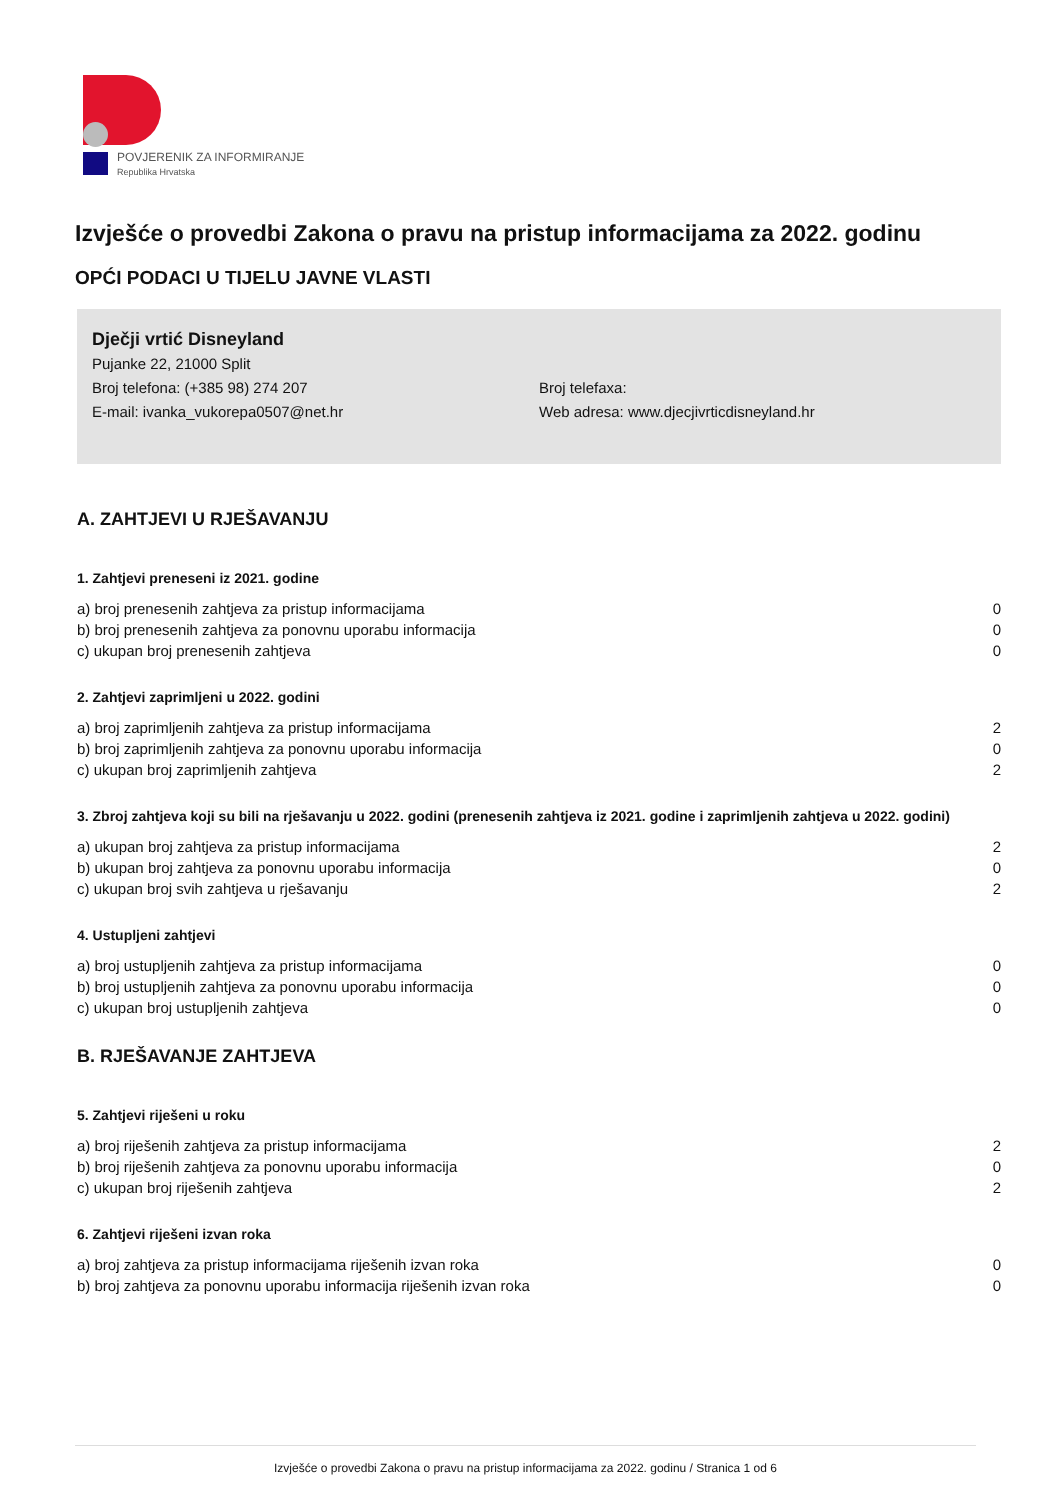POVJERENIK ZA INFORMIRANJE
Republika Hrvatska
Izvješće o provedbi Zakona o pravu na pristup informacijama za 2022. godinu
OPĆI PODACI U TIJELU JAVNE VLASTI
Dječji vrtić Disneyland
Pujanke 22, 21000 Split
Broj telefona: (+385 98) 274 207 Broj telefaxa:
E-mail: ivanka_vukorepa0507@net.hr Web adresa: www.djecjivrticdisneyland.hr
A. ZAHTJEVI U RJEŠAVANJU
1. Zahtjevi preneseni iz 2021. godine
| a) broj prenesenih zahtjeva za pristup informacijama | 0 |
| b) broj prenesenih zahtjeva za ponovnu uporabu informacija | 0 |
| c) ukupan broj prenesenih zahtjeva | 0 |
2. Zahtjevi zaprimljeni u 2022. godini
| a) broj zaprimljenih zahtjeva za pristup informacijama | 2 |
| b) broj zaprimljenih zahtjeva za ponovnu uporabu informacija | 0 |
| c) ukupan broj zaprimljenih zahtjeva | 2 |
3. Zbroj zahtjeva koji su bili na rješavanju u 2022. godini (prenesenih zahtjeva iz 2021. godine i zaprimljenih zahtjeva u 2022. godini)
| a) ukupan broj zahtjeva za pristup informacijama | 2 |
| b) ukupan broj zahtjeva za ponovnu uporabu informacija | 0 |
| c) ukupan broj svih zahtjeva u rješavanju | 2 |
4. Ustupljeni zahtjevi
| a) broj ustupljenih zahtjeva za pristup informacijama | 0 |
| b) broj ustupljenih zahtjeva za ponovnu uporabu informacija | 0 |
| c) ukupan broj ustupljenih zahtjeva | 0 |
B. RJEŠAVANJE ZAHTJEVA
5. Zahtjevi riješeni u roku
| a) broj riješenih zahtjeva za pristup informacijama | 2 |
| b) broj riješenih zahtjeva za ponovnu uporabu informacija | 0 |
| c) ukupan broj riješenih zahtjeva | 2 |
6. Zahtjevi riješeni izvan roka
| a) broj zahtjeva za pristup informacijama riješenih izvan roka | 0 |
| b) broj zahtjeva za ponovnu uporabu informacija riješenih izvan roka | 0 |
Izvješće o provedbi Zakona o pravu na pristup informacijama za 2022. godinu / Stranica 1 od 6